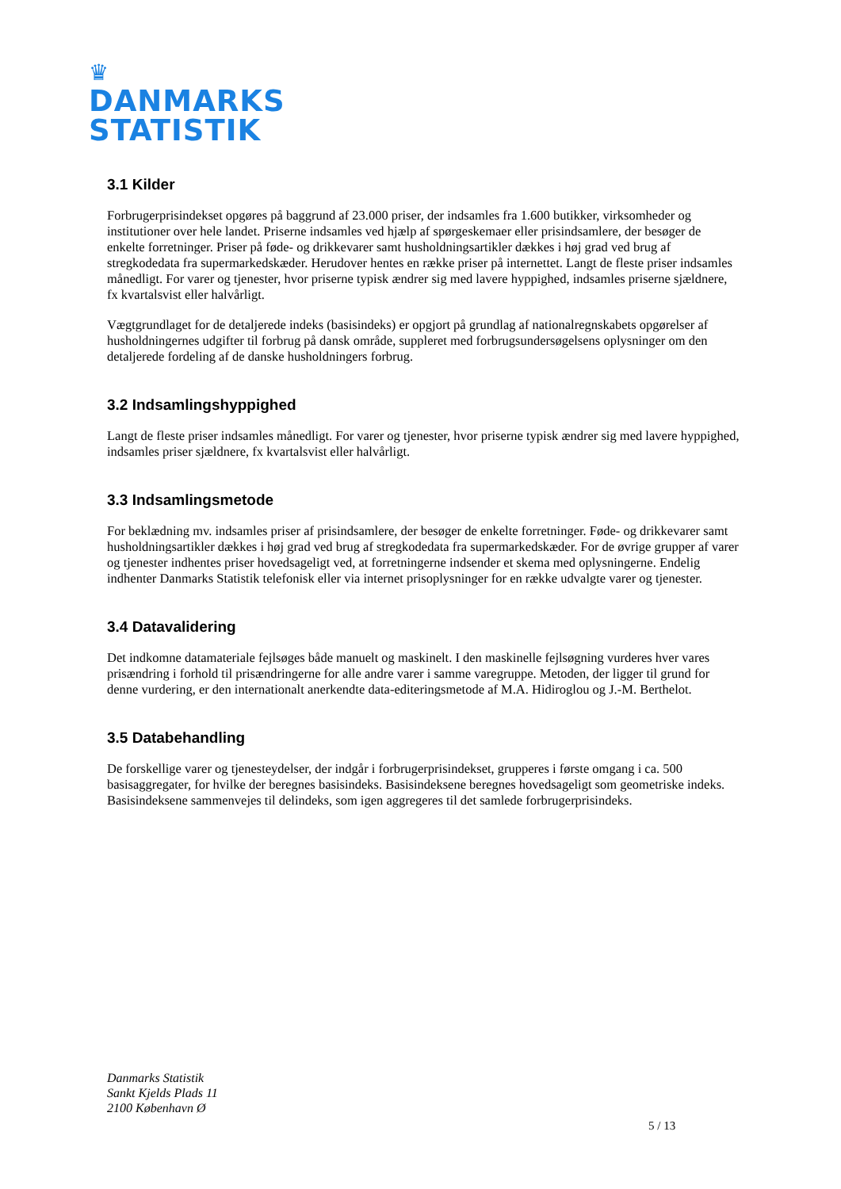♛
DANMARKS
STATISTIK
3.1 Kilder
Forbrugerprisindekset opgøres på baggrund af 23.000 priser, der indsamles fra 1.600 butikker, virksomheder og institutioner over hele landet. Priserne indsamles ved hjælp af spørgeskemaer eller prisindsamlere, der besøger de enkelte forretninger. Priser på føde- og drikkevarer samt husholdningsartikler dækkes i høj grad ved brug af stregkodedata fra supermarkedskæder. Herudover hentes en række priser på internettet. Langt de fleste priser indsamles månedligt. For varer og tjenester, hvor priserne typisk ændrer sig med lavere hyppighed, indsamles priserne sjældnere, fx kvartalsvist eller halvårligt.
Vægtgrundlaget for de detaljerede indeks (basisindeks) er opgjort på grundlag af nationalregnskabets opgørelser af husholdningernes udgifter til forbrug på dansk område, suppleret med forbrugsundersøgelsens oplysninger om den detaljerede fordeling af de danske husholdningers forbrug.
3.2 Indsamlingshyppighed
Langt de fleste priser indsamles månedligt. For varer og tjenester, hvor priserne typisk ændrer sig med lavere hyppighed, indsamles priser sjældnere, fx kvartalsvist eller halvårligt.
3.3 Indsamlingsmetode
For beklædning mv. indsamles priser af prisindsamlere, der besøger de enkelte forretninger. Føde- og drikkevarer samt husholdningsartikler dækkes i høj grad ved brug af stregkodedata fra supermarkedskæder. For de øvrige grupper af varer og tjenester indhentes priser hovedsageligt ved, at forretningerne indsender et skema med oplysningerne. Endelig indhenter Danmarks Statistik telefonisk eller via internet prisoplysninger for en række udvalgte varer og tjenester.
3.4 Datavalidering
Det indkomne datamateriale fejlsøges både manuelt og maskinelt. I den maskinelle fejlsøgning vurderes hver vares prisændring i forhold til prisændringerne for alle andre varer i samme varegruppe. Metoden, der ligger til grund for denne vurdering, er den internationalt anerkendte data-editeringsmetode af M.A. Hidiroglou og J.-M. Berthelot.
3.5 Databehandling
De forskellige varer og tjenesteydelser, der indgår i forbrugerprisindekset, grupperes i første omgang i ca. 500 basisaggregater, for hvilke der beregnes basisindeks. Basisindeksene beregnes hovedsageligt som geometriske indeks. Basisindeksene sammenvejes til delindeks, som igen aggregeres til det samlede forbrugerprisindeks.
Danmarks Statistik
Sankt Kjelds Plads 11
2100 København Ø
5 / 13